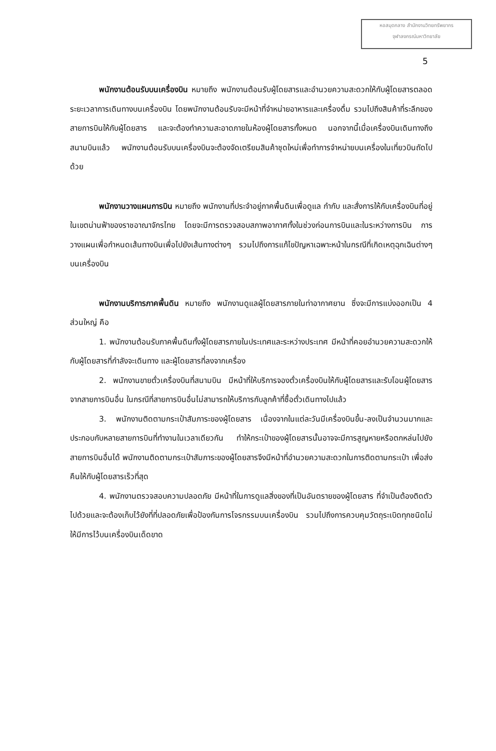หอสมุดกลาง สำนักงานวิทยทรัพยากร
จุฬาลงกรณ์มหาวิทยาลัย
5
พนักงานต้อนรับบนเครื่องบิน หมายถึง พนักงานต้อนรับผู้โดยสารและอำนวยความสะดวกให้กับผู้โดยสารตลอดระยะเวลาการเดินทางบนเครื่องบิน โดยพนักงานต้อนรับจะมีหน้าที่จำหน่ายอาหารและเครื่องดื่ม รวมไปถึงสินค้าที่ระลึกของสายการบินให้กับผู้โดยสาร และจะต้องทำความสะอาดภายในห้องผู้โดยสารทั้งหมด นอกจากนี้เมื่อเครื่องบินเดินทางถึงสนามบินแล้ว พนักงานต้อนรับบนเครื่องบินจะต้องจัดเตรียมสินค้าชุดใหม่เพื่อทำการจำหน่ายบนเครื่องในเที่ยวบินถัดไปด้วย
พนักงานวางแผนการบิน หมายถึง พนักงานที่ประจำอยู่ภาคพื้นดินเพื่อดูแล กำกับ และสั่งการให้กับเครื่องบินที่อยู่ในเขตน่านฟ้าของราชอาณาจักรไทย โดยจะมีการตรวจสอบสภาพอากาศทั้งในช่วงก่อนการบินและในระหว่างการบิน การวางแผนเพื่อกำหนดเส้นทางบินเพื่อไปยังเส้นทางต่างๆ รวมไปถึงการแก้ไขปัญหาเฉพาะหน้าในกรณีที่เกิดเหตุฉุกเฉินต่างๆบนเครื่องบิน
พนักงานบริการภาคพื้นดิน หมายถึง พนักงานดูแลผู้โดยสารภายในท่าอากาศยาน ซึ่งจะมีการแบ่งออกเป็น 4 ส่วนใหญ่ คือ
1. พนักงานต้อนรับภาคพื้นดินทั้งผู้โดยสารภายในประเทศและระหว่างประเทศ มีหน้าที่คอยอำนวยความสะดวกให้กับผู้โดยสารที่กำลังจะเดินทาง และผู้โดยสารที่ลงจากเครื่อง
2. พนักงานขายตั๋วเครื่องบินที่สนามบิน มีหน้าที่ให้บริการจองตั๋วเครื่องบินให้กับผู้โดยสารและรับโอนผู้โดยสารจากสายการบินอื่น ในกรณีที่สายการบินอื่นไม่สามารถให้บริการกับลูกค้าที่ซื้อตั๋วเดินทางไปแล้ว
3. พนักงานติดตามกระเป๋าสัมภาระของผู้โดยสาร เนื่องจากในแต่ละวันมีเครื่องบินขึ้น-ลงเป็นจำนวนมากและประกอบกับหลายสายการบินที่ทำงานในเวลาเดียวกัน ทำให้กระเป๋าของผู้โดยสารนั้นอาจจะมีการสูญหายหรือตกหล่นไปยังสายการบินอื่นได้ พนักงานติดตามกระเป๋าสัมภาระของผู้โดยสารจึงมีหน้าที่อำนวยความสะดวกในการติดตามกระเป๋า เพื่อส่งคืนให้กับผู้โดยสารเร็วที่สุด
4. พนักงานตรวจสอบความปลอดภัย มีหน้าที่ในการดูแลสิ่งของที่เป็นอันตรายของผู้โดยสาร ที่จำเป็นต้องติดตัวไปด้วยและจะต้องเก็บไว้ยังที่ที่ปลอดภัยเพื่อป้องกันการโจรกรรมบนเครื่องบิน รวมไปถึงการควบคุมวัตถุระเบิดทุกชนิดไม่ให้มีการไว้บนเครื่องบินเด็ดขาด